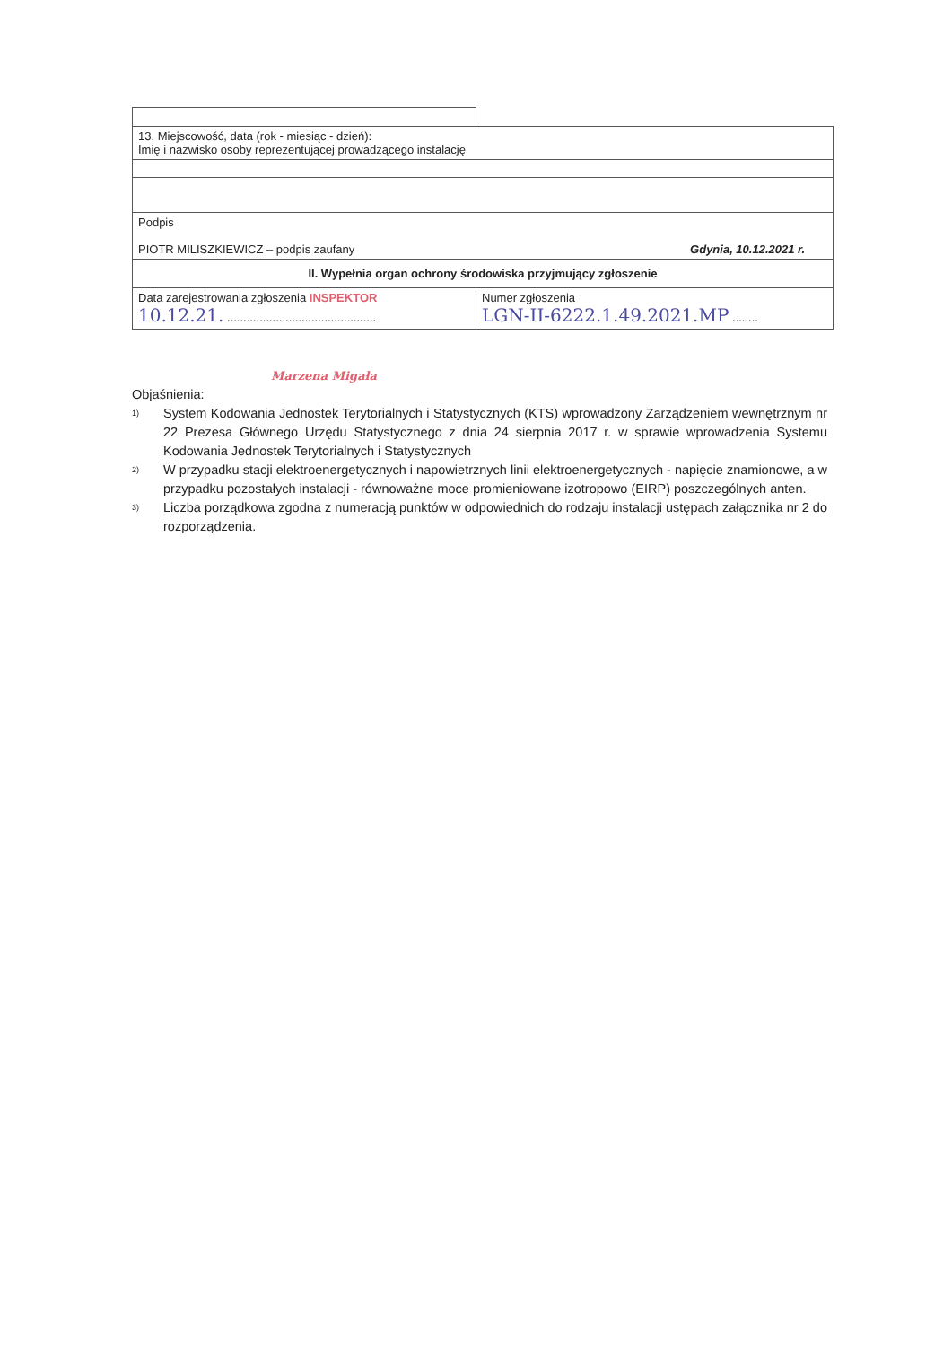| 13. Miejscowość, data (rok - miesiąc - dzień): Imię i nazwisko osoby reprezentującej prowadzącego instalację | |
| Podpis PIOTR MILISZKIEWICZ – podpis zaufany Gdynia, 10.12.2021 r. | |
| II. Wypełnia organ ochrony środowiska przyjmujący zgłoszenie | |
| Data zarejestrowania zgłoszenia INSPEKTOR 10.12.21. .............................................. | Numer zgłoszenia LGN-II-6222.1.49.2021.MP ........ |
Marzena Migała
Objaśnienia:
<sup>1)</sup>
System Kodowania Jednostek Terytorialnych i Statystycznych (KTS) wprowadzony Zarządzeniem wewnętrznym nr 22 Prezesa Głównego Urzędu Statystycznego z dnia 24 sierpnia 2017 r. w sprawie wprowadzenia Systemu Kodowania Jednostek Terytorialnych i Statystycznych
<sup>2)</sup>
W przypadku stacji elektroenergetycznych i napowietrznych linii elektroenergetycznych - napięcie znamionowe, a w przypadku pozostałych instalacji - równoważne moce promieniowane izotropowo (EIRP) poszczególnych anten.
<sup>3)</sup>
Liczba porządkowa zgodna z numeracją punktów w odpowiednich do rodzaju instalacji ustępach załącznika nr 2 do rozporządzenia.